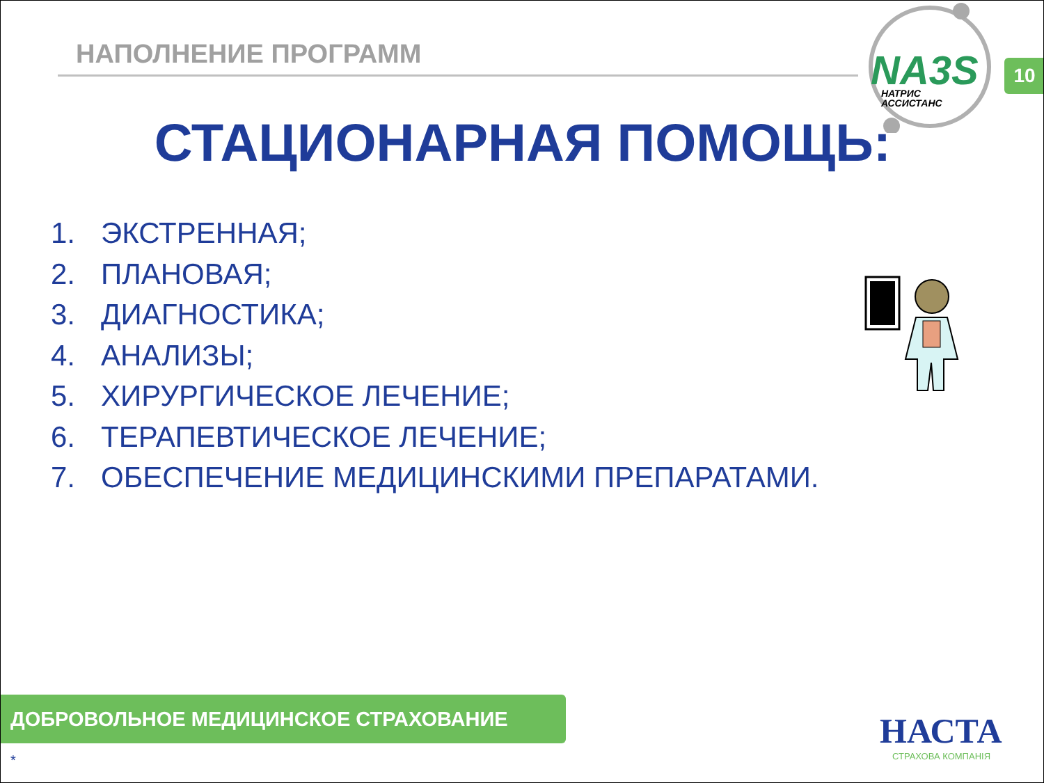НАПОЛНЕНИЕ ПРОГРАММ
NA3S
НАТРИС
АССИСТАНС
10
СТАЦИОНАРНАЯ ПОМОЩЬ:
1. ЭКСТРЕННАЯ;
2. ПЛАНОВАЯ;
3. ДИАГНОСТИКА;
4. АНАЛИЗЫ;
5. ХИРУРГИЧЕСКОЕ ЛЕЧЕНИЕ;
6. ТЕРАПЕВТИЧЕСКОЕ ЛЕЧЕНИЕ;
7. ОБЕСПЕЧЕНИЕ МЕДИЦИНСКИМИ ПРЕПАРАТАМИ.
ДОБРОВОЛЬНОЕ МЕДИЦИНСКОЕ СТРАХОВАНИЕ НАСТА
СТРАХОВА КОМПАНІЯ
*